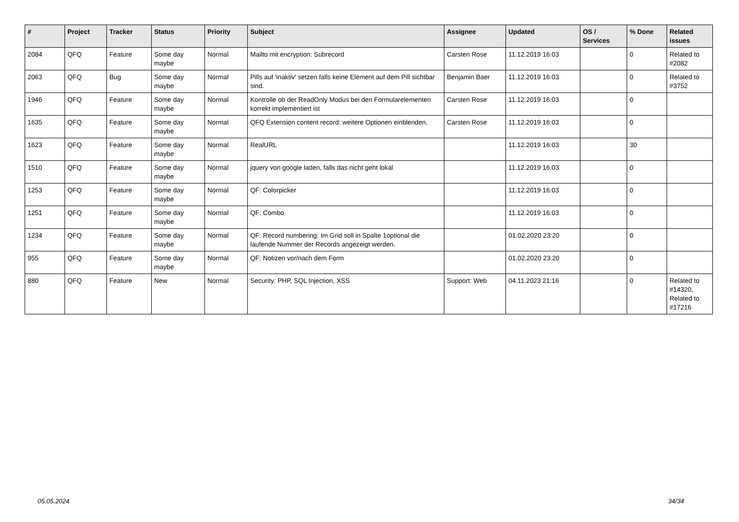| # | Project | Tracker | Status | Priority | Subject | Assignee | Updated | OS / Services | % Done | Related issues |
| --- | --- | --- | --- | --- | --- | --- | --- | --- | --- | --- |
| 2084 | QFQ | Feature | Some day maybe | Normal | Mailto mit encryption: Subrecord | Carsten Rose | 11.12.2019 16:03 | | 0 | Related to #2082 |
| 2063 | QFQ | Bug | Some day maybe | Normal | Pills auf 'inaktiv' setzen falls keine Element auf dem Pill sichtbar sind. | Benjamin Baer | 11.12.2019 16:03 | | 0 | Related to #3752 |
| 1946 | QFQ | Feature | Some day maybe | Normal | Kontrolle ob der ReadOnly Modus bei den Formularelementen korrekt implementiert ist | Carsten Rose | 11.12.2019 16:03 | | 0 | |
| 1635 | QFQ | Feature | Some day maybe | Normal | QFQ Extension content record: weitere Optionen einblenden. | Carsten Rose | 11.12.2019 16:03 | | 0 | |
| 1623 | QFQ | Feature | Some day maybe | Normal | RealURL | | 11.12.2019 16:03 | | 30 | |
| 1510 | QFQ | Feature | Some day maybe | Normal | jquery von google laden, falls das nicht geht lokal | | 11.12.2019 16:03 | | 0 | |
| 1253 | QFQ | Feature | Some day maybe | Normal | QF: Colorpicker | | 11.12.2019 16:03 | | 0 | |
| 1251 | QFQ | Feature | Some day maybe | Normal | QF: Combo | | 11.12.2019 16:03 | | 0 | |
| 1234 | QFQ | Feature | Some day maybe | Normal | QF: Record numbering: Im Grid soll in Spalte 1optional die laufende Nummer der Records angezeigt werden. | | 01.02.2020 23:20 | | 0 | |
| 955 | QFQ | Feature | Some day maybe | Normal | QF: Notizen vor/nach dem Form | | 01.02.2020 23:20 | | 0 | |
| 880 | QFQ | Feature | New | Normal | Security: PHP, SQL Injection, XSS | Support: Web | 04.11.2023 21:16 | | 0 | Related to #14320, Related to #17216 |
05.05.2024 34/34